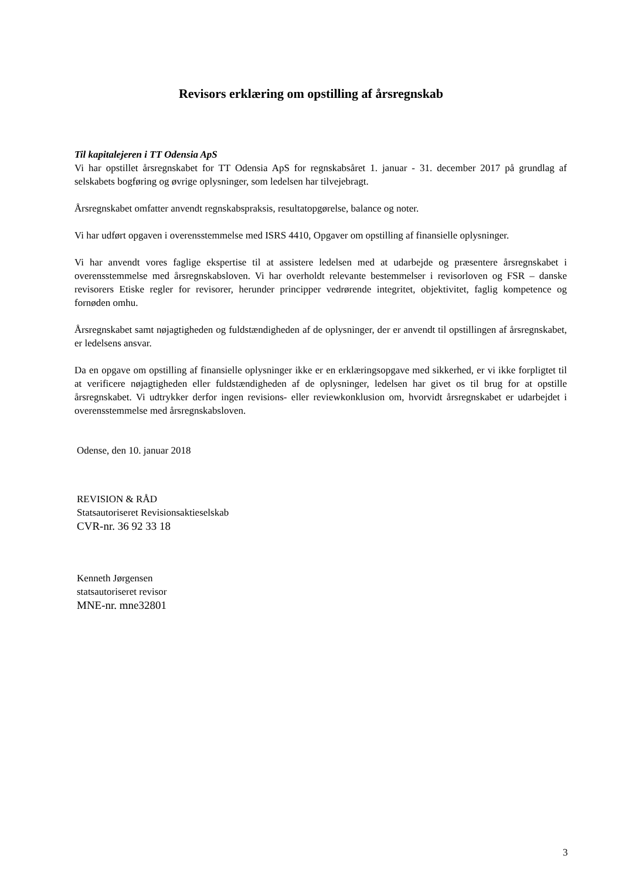Revisors erklæring om opstilling af årsregnskab
Til kapitalejeren i TT Odensia ApS
Vi har opstillet årsregnskabet for TT Odensia ApS for regnskabsåret 1. januar - 31. december 2017 på grundlag af selskabets bogføring og øvrige oplysninger, som ledelsen har tilvejebragt.
Årsregnskabet omfatter anvendt regnskabspraksis, resultatopgørelse, balance og noter.
Vi har udført opgaven i overensstemmelse med ISRS 4410, Opgaver om opstilling af finansielle oplysninger.
Vi har anvendt vores faglige ekspertise til at assistere ledelsen med at udarbejde og præsentere årsregnskabet i overensstemmelse med årsregnskabsloven. Vi har overholdt relevante bestemmelser i revisorloven og FSR – danske revisorers Etiske regler for revisorer, herunder principper vedrørende integritet, objektivitet, faglig kompetence og fornøden omhu.
Årsregnskabet samt nøjagtigheden og fuldstændigheden af de oplysninger, der er anvendt til opstillingen af årsregnskabet, er ledelsens ansvar.
Da en opgave om opstilling af finansielle oplysninger ikke er en erklæringsopgave med sikkerhed, er vi ikke forpligtet til at verificere nøjagtigheden eller fuldstændigheden af de oplysninger, ledelsen har givet os til brug for at opstille årsregnskabet. Vi udtrykker derfor ingen revisions- eller reviewkonklusion om, hvorvidt årsregnskabet er udarbejdet i overensstemmelse med årsregnskabsloven.
Odense, den 10. januar 2018
REVISION & RÅD
Statsautoriseret Revisionsaktieselskab
CVR-nr. 36 92 33 18
Kenneth Jørgensen
statsautoriseret revisor
MNE-nr. mne32801
3